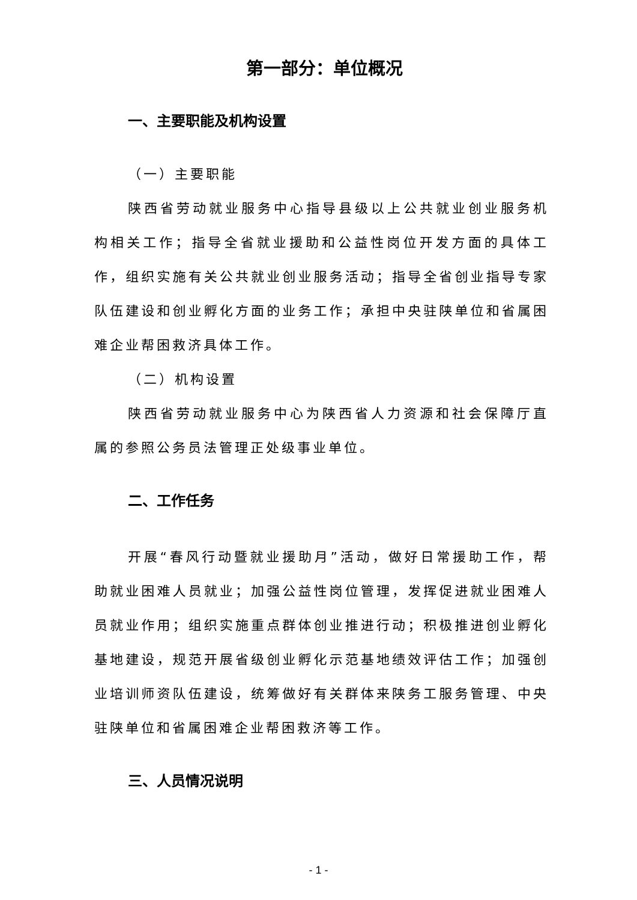第一部分：单位概况
一、主要职能及机构设置
（一）主要职能
陕西省劳动就业服务中心指导县级以上公共就业创业服务机构相关工作；指导全省就业援助和公益性岗位开发方面的具体工作，组织实施有关公共就业创业服务活动；指导全省创业指导专家队伍建设和创业孵化方面的业务工作；承担中央驻陕单位和省属困难企业帮困救济具体工作。
（二）机构设置
陕西省劳动就业服务中心为陕西省人力资源和社会保障厅直属的参照公务员法管理正处级事业单位。
二、工作任务
开展“春风行动暨就业援助月”活动，做好日常援助工作，帮助就业困难人员就业；加强公益性岗位管理，发挥促进就业困难人员就业作用；组织实施重点群体创业推进行动；积极推进创业孵化基地建设，规范开展省级创业孵化示范基地绩效评估工作；加强创业培训师资队伍建设，统筹做好有关群体来陕务工服务管理、中央驻陕单位和省属困难企业帮困救济等工作。
三、人员情况说明
- 1 -